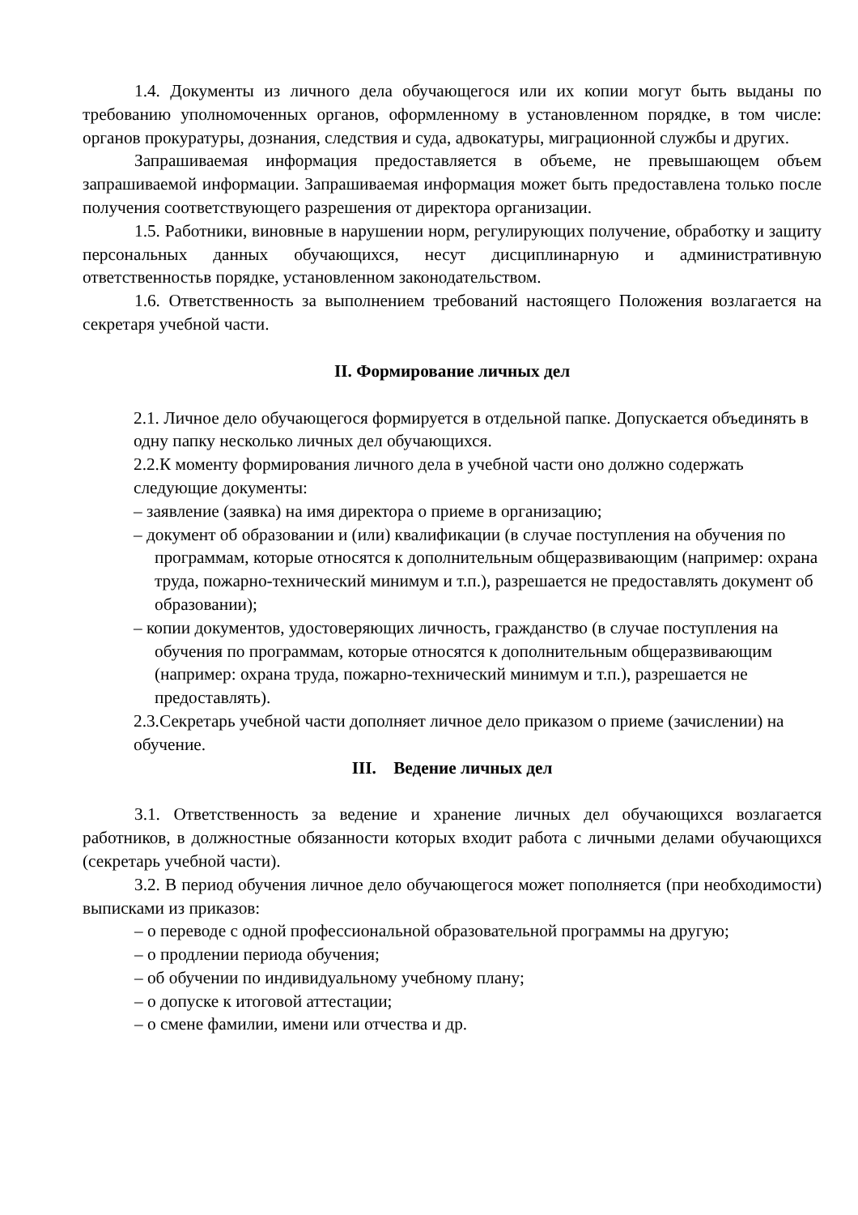1.4. Документы из личного дела обучающегося или их копии могут быть выданы по требованию уполномоченных органов, оформленному в установленном порядке, в том числе: органов прокуратуры, дознания, следствия и суда, адвокатуры, миграционной службы и других.
Запрашиваемая информация предоставляется в объеме, не превышающем объем запрашиваемой информации. Запрашиваемая информация может быть предоставлена только после получения соответствующего разрешения от директора организации.
1.5. Работники, виновные в нарушении норм, регулирующих получение, обработку и защиту персональных данных обучающихся, несут дисциплинарную и административную ответственностьв порядке, установленном законодательством.
1.6. Ответственность за выполнением требований настоящего Положения возлагается на секретаря учебной части.
II. Формирование личных дел
2.1. Личное дело обучающегося формируется в отдельной папке. Допускается объединять в одну папку несколько личных дел обучающихся.
2.2.К моменту формирования личного дела в учебной части оно должно содержать следующие документы:
– заявление (заявка) на имя директора о приеме в организацию;
– документ об образовании и (или) квалификации (в случае поступления на обучения по программам, которые относятся к дополнительным общеразвивающим (например: охрана труда, пожарно-технический минимум и т.п.), разрешается не предоставлять документ об образовании);
– копии документов, удостоверяющих личность, гражданство (в случае поступления на обучения по программам, которые относятся к дополнительным общеразвивающим (например: охрана труда, пожарно-технический минимум и т.п.), разрешается не предоставлять).
2.3.Секретарь учебной части дополняет личное дело приказом о приеме (зачислении) на обучение.
III. Ведение личных дел
3.1. Ответственность за ведение и хранение личных дел обучающихся возлагается работников, в должностные обязанности которых входит работа с личными делами обучающихся (секретарь учебной части).
3.2. В период обучения личное дело обучающегося может пополняется (при необходимости) выписками из приказов:
– о переводе с одной профессиональной образовательной программы на другую;
– о продлении периода обучения;
– об обучении по индивидуальному учебному плану;
– о допуске к итоговой аттестации;
– о смене фамилии, имени или отчества и др.